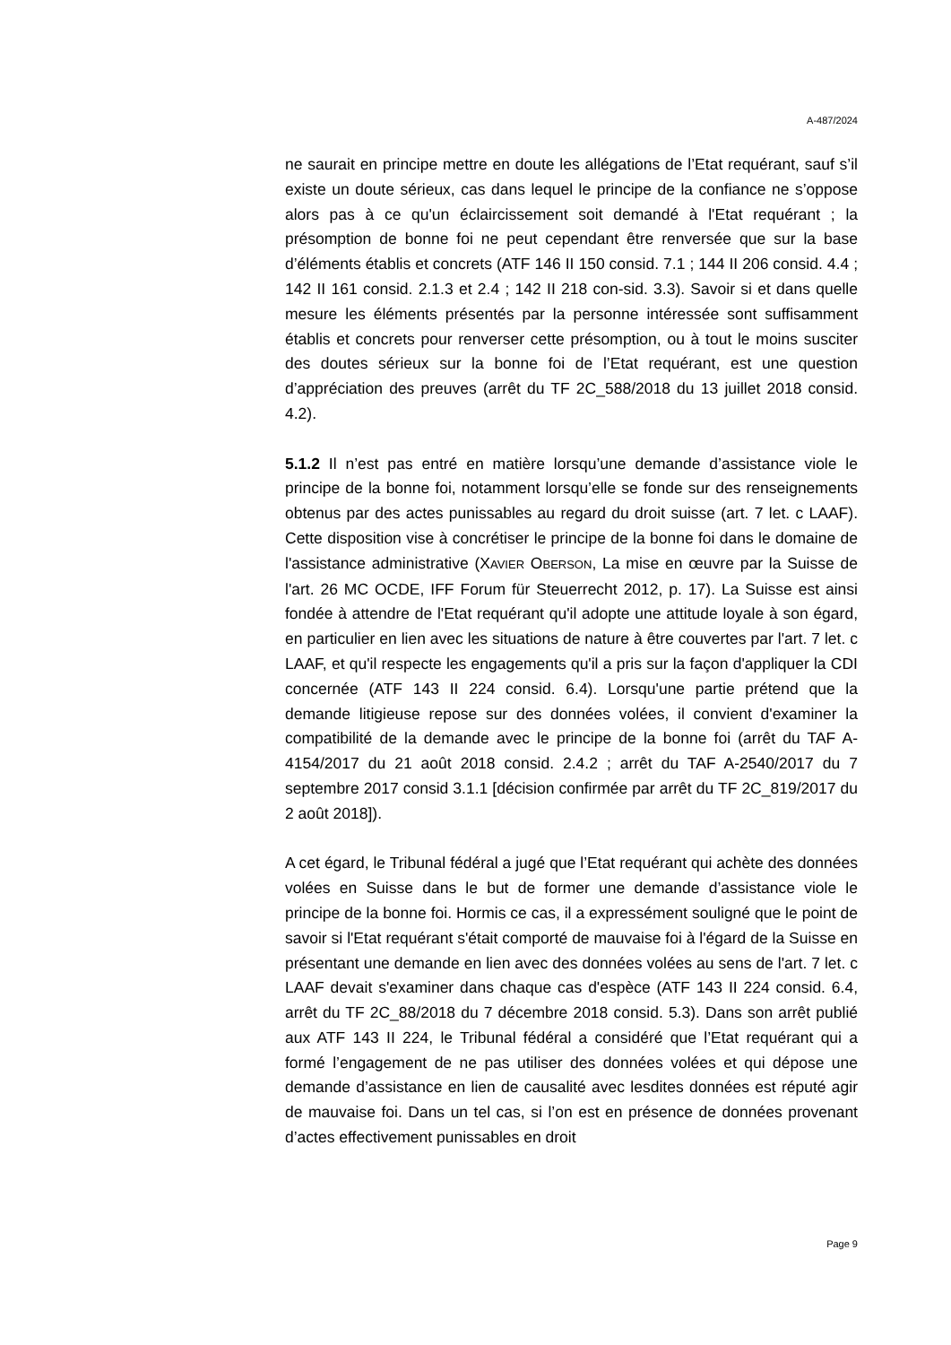A-487/2024
ne saurait en principe mettre en doute les allégations de l’Etat requérant, sauf s’il existe un doute sérieux, cas dans lequel le principe de la confiance ne s’oppose alors pas à ce qu'un éclaircissement soit demandé à l'Etat requérant ; la présomption de bonne foi ne peut cependant être renversée que sur la base d’éléments établis et concrets (ATF 146 II 150 consid. 7.1 ; 144 II 206 consid. 4.4 ; 142 II 161 consid. 2.1.3 et 2.4 ; 142 II 218 con-sid. 3.3). Savoir si et dans quelle mesure les éléments présentés par la personne intéressée sont suffisamment établis et concrets pour renverser cette présomption, ou à tout le moins susciter des doutes sérieux sur la bonne foi de l’Etat requérant, est une question d’appréciation des preuves (arrêt du TF 2C_588/2018 du 13 juillet 2018 consid. 4.2).
5.1.2 Il n’est pas entré en matière lorsqu’une demande d’assistance viole le principe de la bonne foi, notamment lorsqu’elle se fonde sur des renseignements obtenus par des actes punissables au regard du droit suisse (art. 7 let. c LAAF). Cette disposition vise à concrétiser le principe de la bonne foi dans le domaine de l'assistance administrative (XAVIER OBERSON, La mise en œuvre par la Suisse de l'art. 26 MC OCDE, IFF Forum für Steuerrecht 2012, p. 17). La Suisse est ainsi fondée à attendre de l'Etat requérant qu'il adopte une attitude loyale à son égard, en particulier en lien avec les situations de nature à être couvertes par l'art. 7 let. c LAAF, et qu'il respecte les engagements qu'il a pris sur la façon d'appliquer la CDI concernée (ATF 143 II 224 consid. 6.4). Lorsqu'une partie prétend que la demande litigieuse repose sur des données volées, il convient d'examiner la compatibilité de la demande avec le principe de la bonne foi (arrêt du TAF A-4154/2017 du 21 août 2018 consid. 2.4.2 ; arrêt du TAF A-2540/2017 du 7 septembre 2017 consid 3.1.1 [décision confirmée par arrêt du TF 2C_819/2017 du 2 août 2018]).
A cet égard, le Tribunal fédéral a jugé que l’Etat requérant qui achète des données volées en Suisse dans le but de former une demande d’assistance viole le principe de la bonne foi. Hormis ce cas, il a expressément souligné que le point de savoir si l'Etat requérant s'était comporté de mauvaise foi à l'égard de la Suisse en présentant une demande en lien avec des données volées au sens de l'art. 7 let. c LAAF devait s'examiner dans chaque cas d'espèce (ATF 143 II 224 consid. 6.4, arrêt du TF 2C_88/2018 du 7 décembre 2018 consid. 5.3). Dans son arrêt publié aux ATF 143 II 224, le Tribunal fédéral a considéré que l’Etat requérant qui a formé l’engagement de ne pas utiliser des données volées et qui dépose une demande d’assistance en lien de causalité avec lesdites données est réputé agir de mauvaise foi. Dans un tel cas, si l’on est en présence de données provenant d’actes effectivement punissables en droit
Page 9